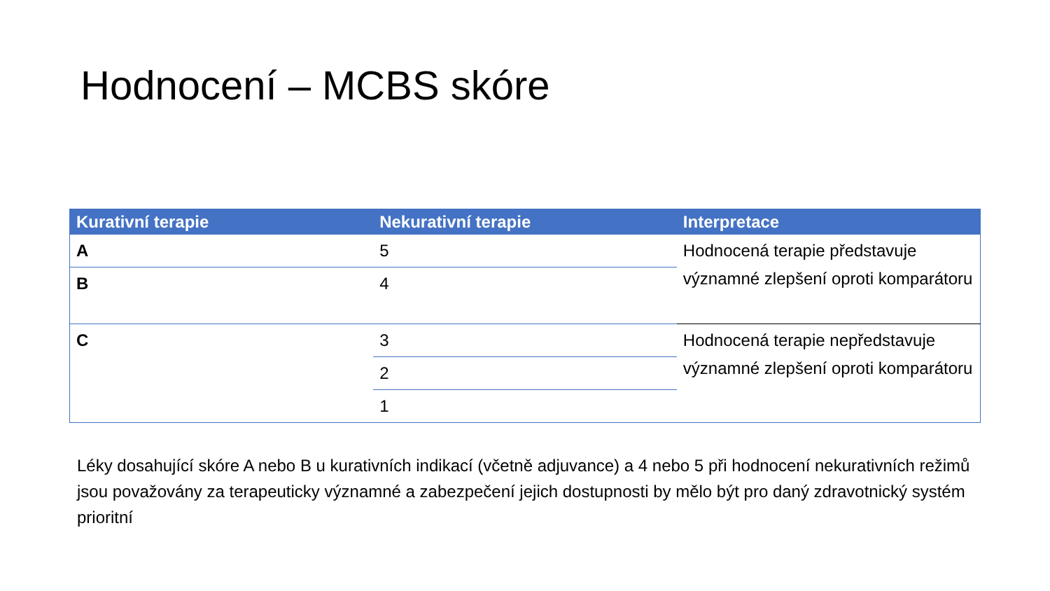Hodnocení – MCBS skóre
| Kurativní terapie | Nekurativní terapie | Interpretace |
| --- | --- | --- |
| A | 5 | Hodnocená terapie představuje významné zlepšení oproti komparátoru |
| B | 4 | |
| C | 3 | Hodnocená terapie nepředstavuje významné zlepšení oproti komparátoru |
| | 2 | |
| | 1 | |
Léky dosahující skóre A nebo B u kurativních indikací (včetně adjuvance) a 4 nebo 5 při hodnocení nekurativních režimů jsou považovány za terapeuticky významné a zabezpečení jejich dostupnosti by mělo být pro daný zdravotnický systém prioritní